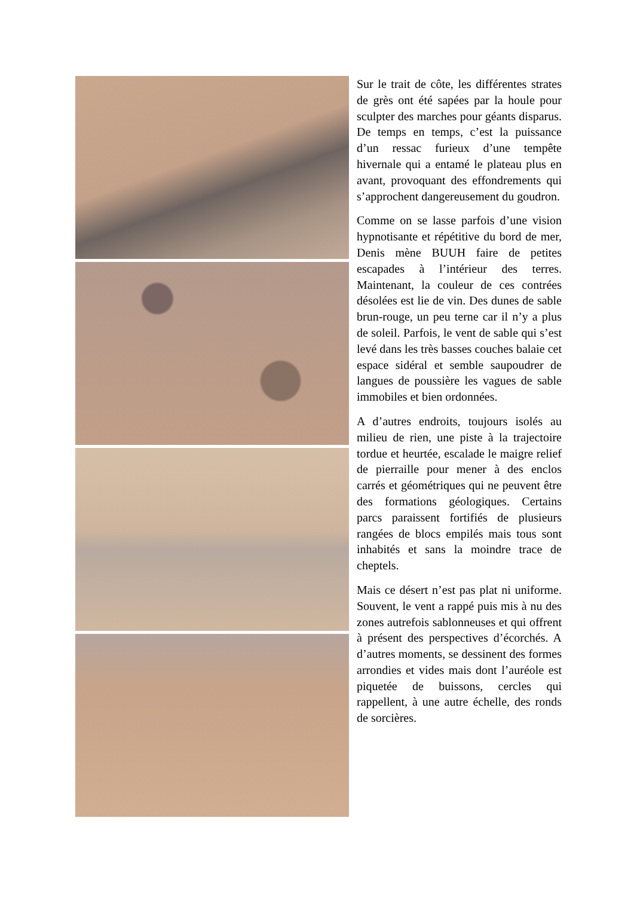Sur le trait de côte, les différentes strates de grès ont été sapées par la houle pour sculpter des marches pour géants disparus. De temps en temps, c’est la puissance d’un ressac furieux d’une tempête hivernale qui a entamé le plateau plus en avant, provoquant des effondrements qui s’approchent dangereusement du goudron.
Comme on se lasse parfois d’une vision hypnotisante et répétitive du bord de mer, Denis mène BUUH faire de petites escapades à l’intérieur des terres. Maintenant, la couleur de ces contrées désolées est lie de vin. Des dunes de sable brun-rouge, un peu terne car il n’y a plus de soleil. Parfois, le vent de sable qui s’est levé dans les très basses couches balaie cet espace sidéral et semble saupoudrer de langues de poussière les vagues de sable immobiles et bien ordonnées.
A d’autres endroits, toujours isolés au milieu de rien, une piste à la trajectoire tordue et heurtée, escalade le maigre relief de pierraille pour mener à des enclos carrés et géométriques qui ne peuvent être des formations géologiques. Certains parcs paraissent fortifiés de plusieurs rangées de blocs empilés mais tous sont inhabités et sans la moindre trace de cheptels.
Mais ce désert n’est pas plat ni uniforme. Souvent, le vent a rappé puis mis à nu des zones autrefois sablonneuses et qui offrent à présent des perspectives d’écorchés. A d’autres moments, se dessinent des formes arrondies et vides mais dont l’auréole est piquetée de buissons, cercles qui rappellent, à une autre échelle, des ronds de sorcières.